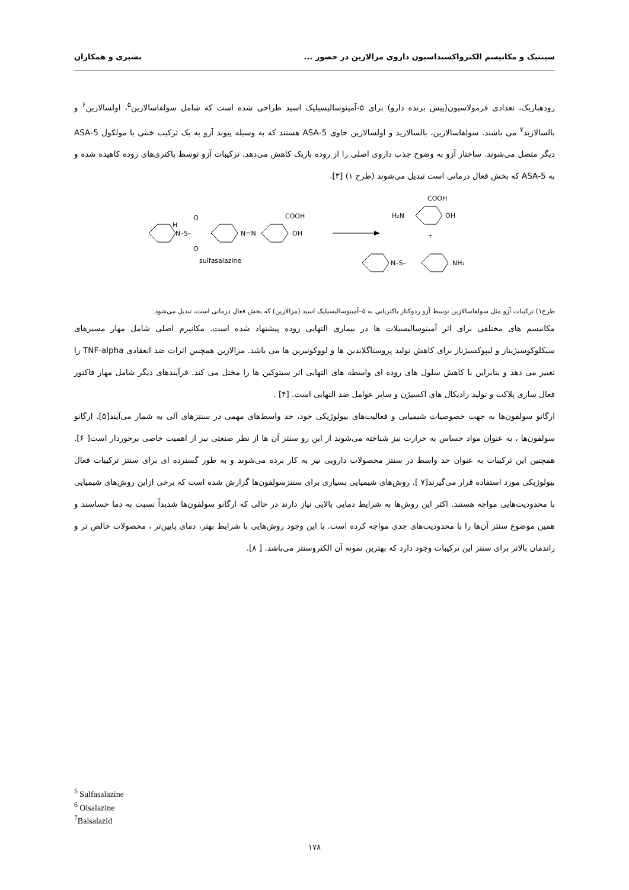سینتیک و مکانیسم الکترواکسیداسیون داروی مزالازین در حضور ... بشیری و همکاران
رودهباریک، تعدادی فرمولاسیون(پیش برنده دارو) برای ۵-آمینوسالیسیلیک اسید طراحی شده است که شامل سولفاسالازین<sup>۵</sup>، اولسالازین<sup>۶</sup> و بالسالازید<sup>۷</sup> می باشند. سولفاسالازین، بالسالازید و اولسالازین حاوی 5-ASA هستند که به وسیله پیوند آزو به یک ترکیب خنثی یا مولکول 5-ASA دیگر متصل می‌شوند. ساختار آزو به وضوح جذب داروی اصلی را از روده باریک کاهش می‌دهد. ترکیبات آزو توسط باکتری‌های روده کاهیده شده و به 5-ASA که بخش فعال درمانی است تبدیل می‌شوند (طرح ۱) [۳].
N–S–
H
O
O
N=N
COOH
OH
sulfasalazine
H₂N
OH
COOH
+
N–S–
NH₂
طرح۱) ترکیبات آزو مثل سولفاسالازین توسط آزو ردوکتاز باکتریایی به ۵–آمینوسالیسیلیک اسید (مزالازین) که بخش فعال درمانی است، تبدیل می‌شود.
مکانیسم های مختلفی برای اثر آمینوسالیسیلات ها در بیماری التهابی روده پیشنهاد شده است. مکانیزم اصلی شامل مهار مسیرهای سیکلوکوسیژیناز و لیپوکسیژناز برای کاهش تولید پروستاگلاندین ها و لووکوتیرین ها می باشد. مزالازین همچنین اثرات ضد انعقادی TNF-alpha را تغییر می دهد و بنابراین با کاهش سلول های روده ای واسطه های التهابی اثر سیتوکین ها را مختل می کند. فرآیندهای دیگر شامل مهار فاکتور فعال سازی پلاکت و تولید رادیکال های اکسیژن و سایر عوامل ضد التهابی است. [۴] .
ارگانو سولفون‌ها به جهت خصوصیات شیمیایی و فعالیت‌های بیولوژیکی خود، حد واسط‌های مهمی در سنتزهای آلی به شمار می‌آیند[۵]. ارگانو سولفون‌ها ، به عنوان مواد حساس به حرارت نیز شناخته می‌شوند از این رو سنتز آن ها از نظر صنعتی نیز از اهمیت خاصی برخوردار است[ ۶]. همچنین این ترکیبات به عنوان حد واسط در سنتز محصولات دارویی نیز به کار برده می‌شوند و به طور گسترده ای برای سنتز ترکیبات فعال بیولوژیکی مورد استفاده قرار می‌گیرند[۷ ]. روش‌های شیمیایی بسیاری برای سنتزسولفون‌ها گزارش شده است که برخی ازاین روش‌های شیمیایی با محدودیت‌هایی مواجه هستند. اکثر این روش‌ها به شرایط دمایی بالایی نیاز دارند در حالی که ارگانو سولفون‌ها شدیداً نسبت به دما حساسند و همین موضوع سنتز آن‌ها را با محدودیت‌های جدی مواجه کرده است. با این وجود روش‌هایی با شرایط بهتر، دمای پایین‌تر ، محصولات خالص تر و راندمان بالاتر برای سنتز این ترکیبات وجود دارد که بهترین نمونه آن الکتروسنتز می‌باشد. [ ۸].
<sup>5</sup> Sulfasalazine
<sup>6</sup> Olsalazine
<sup>7</sup> Balsalazid
۱۷۸